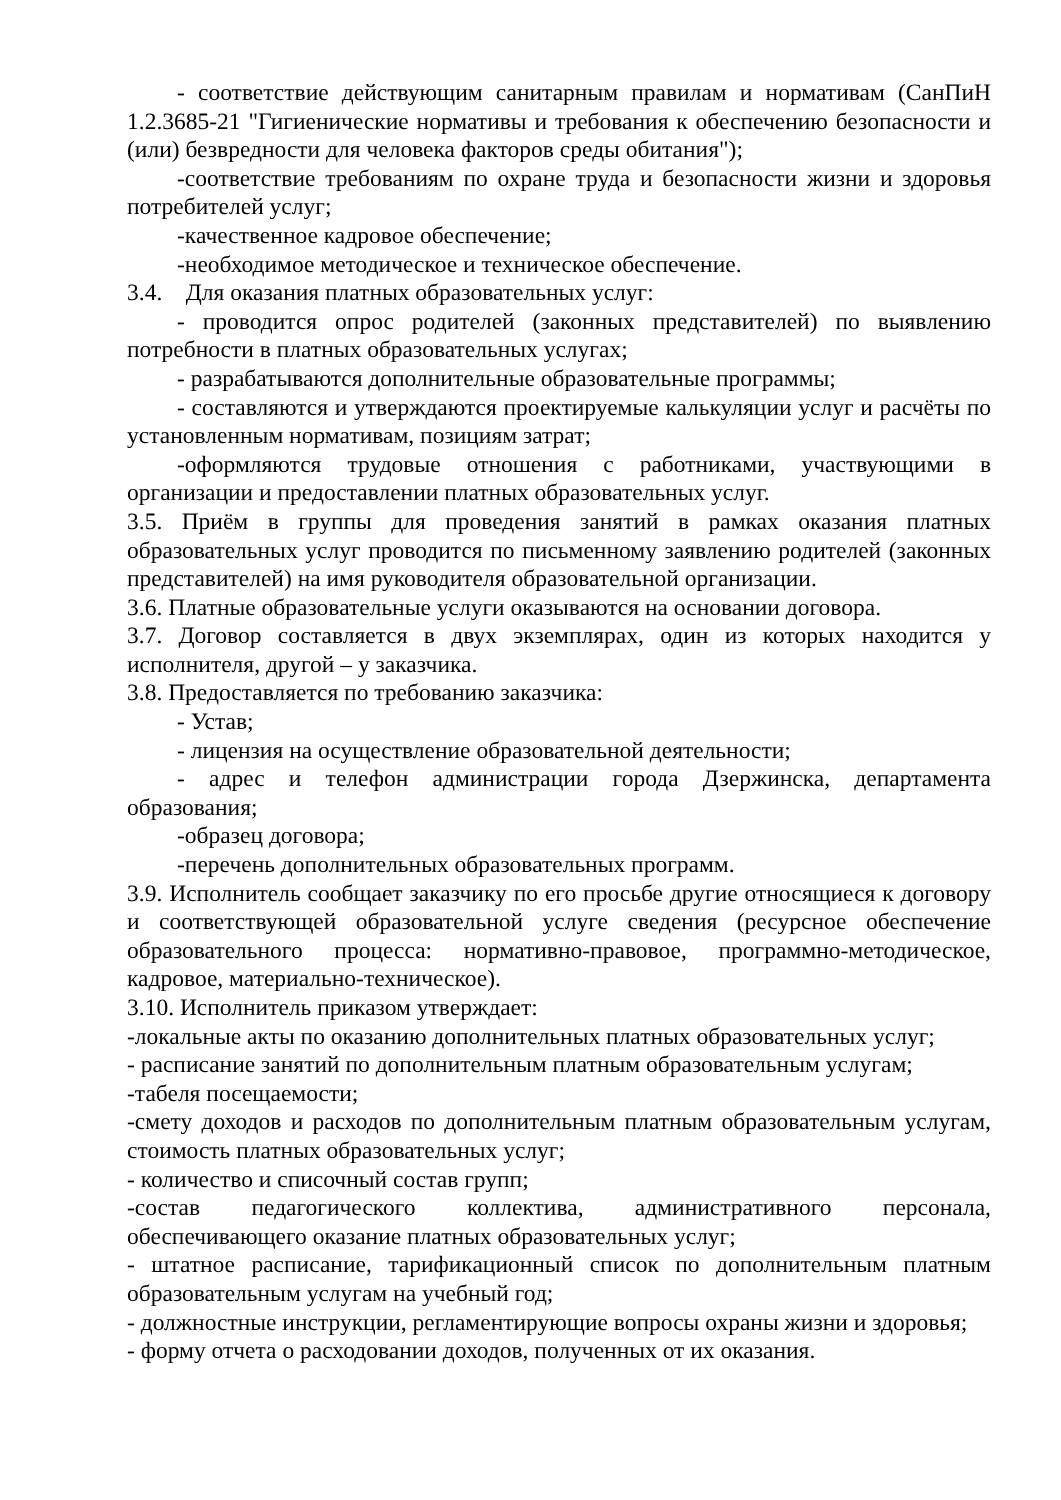- соответствие действующим санитарным правилам и нормативам (СанПиН 1.2.3685-21 "Гигиенические нормативы и требования к обеспечению безопасности и (или) безвредности для человека факторов среды обитания");
-соответствие требованиям по охране труда и безопасности жизни и здоровья потребителей услуг;
-качественное кадровое обеспечение;
-необходимое методическое и техническое обеспечение.
3.4. Для оказания платных образовательных услуг:
- проводится опрос родителей (законных представителей) по выявлению потребности в платных образовательных услугах;
- разрабатываются дополнительные образовательные программы;
- составляются и утверждаются проектируемые калькуляции услуг и расчёты по установленным нормативам, позициям затрат;
-оформляются трудовые отношения с работниками, участвующими в организации и предоставлении платных образовательных услуг.
3.5. Приём в группы для проведения занятий в рамках оказания платных образовательных услуг проводится по письменному заявлению родителей (законных представителей) на имя руководителя образовательной организации.
3.6. Платные образовательные услуги оказываются на основании договора.
3.7. Договор составляется в двух экземплярах, один из которых находится у исполнителя, другой – у заказчика.
3.8. Предоставляется по требованию заказчика:
- Устав;
- лицензия на осуществление образовательной деятельности;
- адрес и телефон администрации города Дзержинска, департамента образования;
-образец договора;
-перечень дополнительных образовательных программ.
3.9. Исполнитель сообщает заказчику по его просьбе другие относящиеся к договору и соответствующей образовательной услуге сведения (ресурсное обеспечение образовательного процесса: нормативно-правовое, программно-методическое, кадровое, материально-техническое).
3.10. Исполнитель приказом утверждает:
-локальные акты по оказанию дополнительных платных образовательных услуг;
- расписание занятий по дополнительным платным образовательным услугам;
-табеля посещаемости;
-смету доходов и расходов по дополнительным платным образовательным услугам, стоимость платных образовательных услуг;
- количество и списочный состав групп;
-состав педагогического коллектива, административного персонала, обеспечивающего оказание платных образовательных услуг;
- штатное расписание, тарификационный список по дополнительным платным образовательным услугам на учебный год;
- должностные инструкции, регламентирующие вопросы охраны жизни и здоровья;
- форму отчета о расходовании доходов, полученных от их оказания.